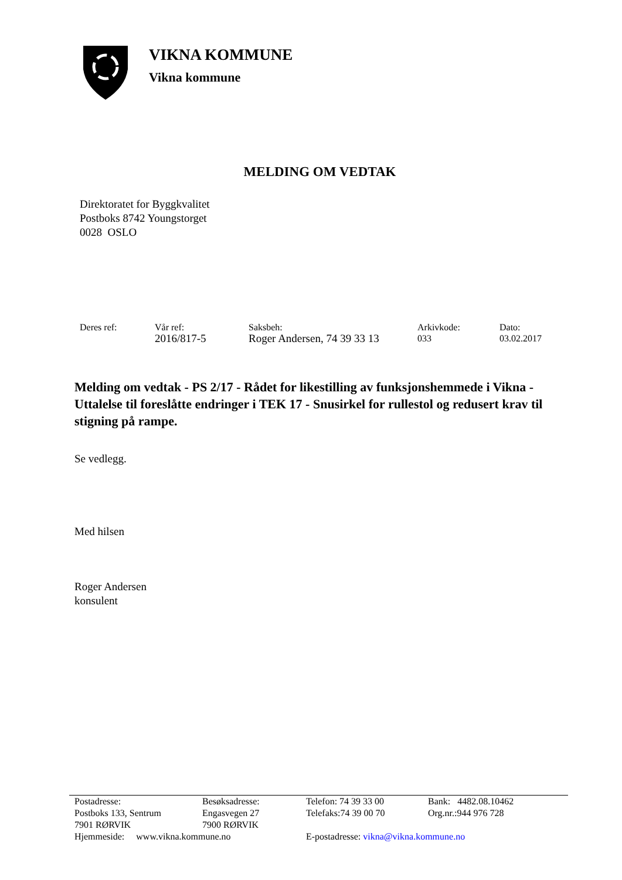VIKNA KOMMUNE
Vikna kommune
MELDING OM VEDTAK
Direktoratet for Byggkvalitet
Postboks 8742 Youngstorget
0028 OSLO
Deres ref: Vår ref:
2016/817-5
Saksbeh:
Roger Andersen, 74 39 33 13
Arkivkode:
033
Dato:
03.02.2017
Melding om vedtak - PS 2/17 - Rådet for likestilling av funksjonshemmede i Vikna - Uttalelse til foreslåtte endringer i TEK 17 - Snusirkel for rullestol og redusert krav til stigning på rampe.
Se vedlegg.
Med hilsen
Roger Andersen
konsulent
| Postadresse: | Besøksadresse: | Telefon: 74 39 33 00 | Bank: 4482.08.10462 |
| Postboks 133, Sentrum | Engasvegen 27 | Telefaks:74 39 00 70 | Org.nr.:944 976 728 |
| 7901 RØRVIK | 7900 RØRVIK | | |
| Hjemmeside: www.vikna.kommune.no | | E-postadresse: vikna@vikna.kommune.no | |